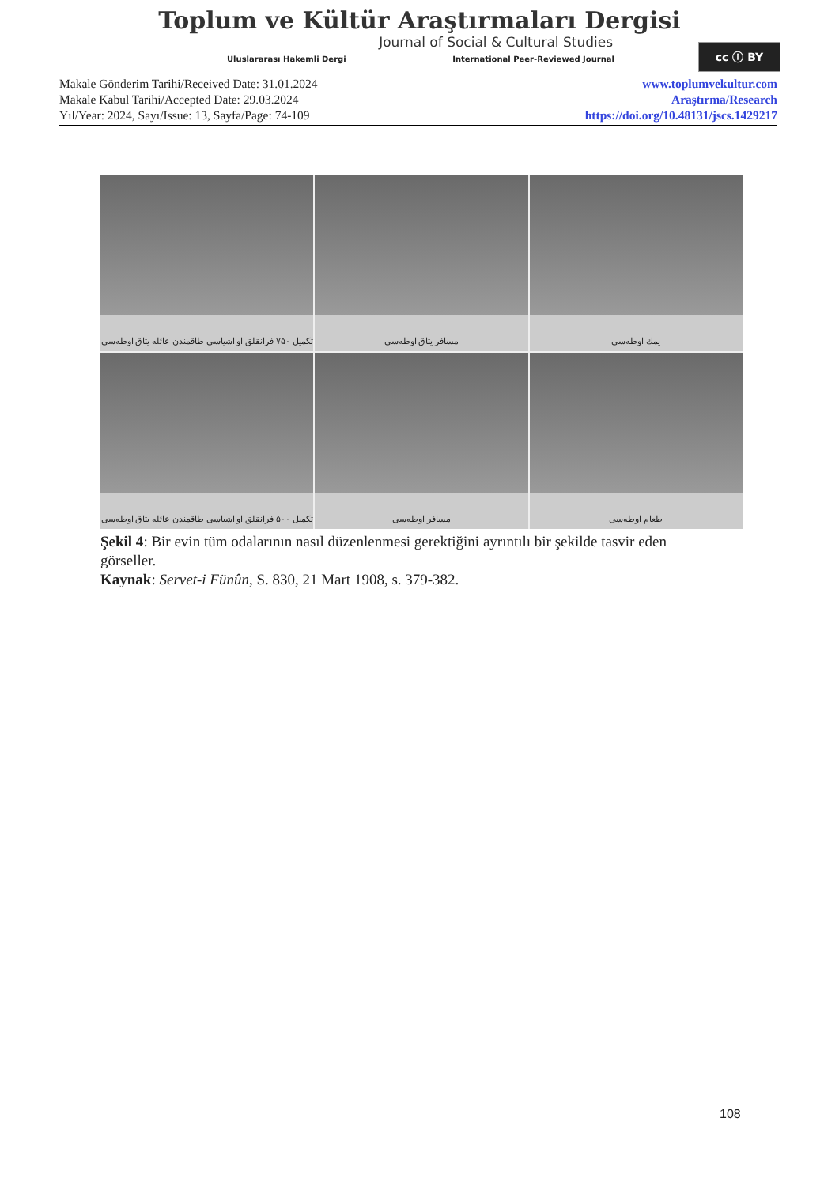Toplum ve Kültür Araştırmaları Dergisi
Journal of Social & Cultural Studies
Uluslararası Hakemli Dergi International Peer-Reviewed Journal
cc ⓘ BY
Makale Gönderim Tarihi/Received Date: 31.01.2024
Makale Kabul Tarihi/Accepted Date: 29.03.2024
Yıl/Year: 2024, Sayı/Issue: 13, Sayfa/Page: 74-109
www.toplumvekultur.com
Araştırma/Research
https://doi.org/10.48131/jscs.1429217
تکمیل ۷۵۰ فرانقلق او اشیاسی طاقمندن عائله یتاق اوطه‌سی
مسافر یتاق اوطه‌سی
یمك اوطه‌سی
تکمیل ۵۰۰ فرانقلق او اشیاسی طاقمندن عائله یتاق اوطه‌سی
مسافر اوطه‌سی
طعام اوطه‌سی
Şekil 4: Bir evin tüm odalarının nasıl düzenlenmesi gerektiğini ayrıntılı bir şekilde tasvir eden görseller.
Kaynak: Servet-i Fünûn, S. 830, 21 Mart 1908, s. 379-382.
108